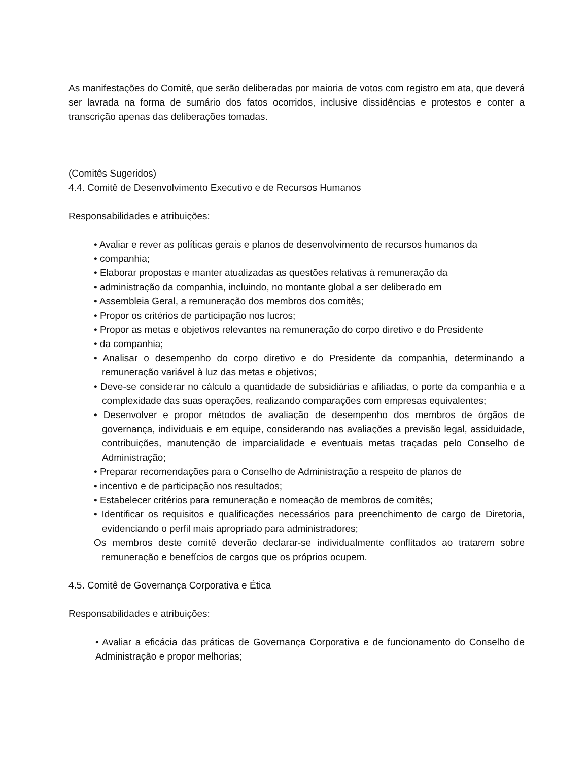As manifestações do Comitê, que serão deliberadas por maioria de votos com registro em ata, que deverá ser lavrada na forma de sumário dos fatos ocorridos, inclusive dissidências e protestos e conter a transcrição apenas das deliberações tomadas.
(Comitês Sugeridos)
4.4. Comitê de Desenvolvimento Executivo e de Recursos Humanos
Responsabilidades e atribuições:
• Avaliar e rever as políticas gerais e planos de desenvolvimento de recursos humanos da
• companhia;
• Elaborar propostas e manter atualizadas as questões relativas à remuneração da
• administração da companhia, incluindo, no montante global a ser deliberado em
• Assembleia Geral, a remuneração dos membros dos comitês;
• Propor os critérios de participação nos lucros;
• Propor as metas e objetivos relevantes na remuneração do corpo diretivo e do Presidente
• da companhia;
• Analisar o desempenho do corpo diretivo e do Presidente da companhia, determinando a remuneração variável à luz das metas e objetivos;
• Deve-se considerar no cálculo a quantidade de subsidiárias e afiliadas, o porte da companhia e a complexidade das suas operações, realizando comparações com empresas equivalentes;
• Desenvolver e propor métodos de avaliação de desempenho dos membros de órgãos de governança, individuais e em equipe, considerando nas avaliações a previsão legal, assiduidade, contribuições, manutenção de imparcialidade e eventuais metas traçadas pelo Conselho de Administração;
• Preparar recomendações para o Conselho de Administração a respeito de planos de
• incentivo e de participação nos resultados;
• Estabelecer critérios para remuneração e nomeação de membros de comitês;
• Identificar os requisitos e qualificações necessários para preenchimento de cargo de Diretoria, evidenciando o perfil mais apropriado para administradores;
Os membros deste comitê deverão declarar-se individualmente conflitados ao tratarem sobre remuneração e benefícios de cargos que os próprios ocupem.
4.5. Comitê de Governança Corporativa e Ética
Responsabilidades e atribuições:
• Avaliar a eficácia das práticas de Governança Corporativa e de funcionamento do Conselho de Administração e propor melhorias;